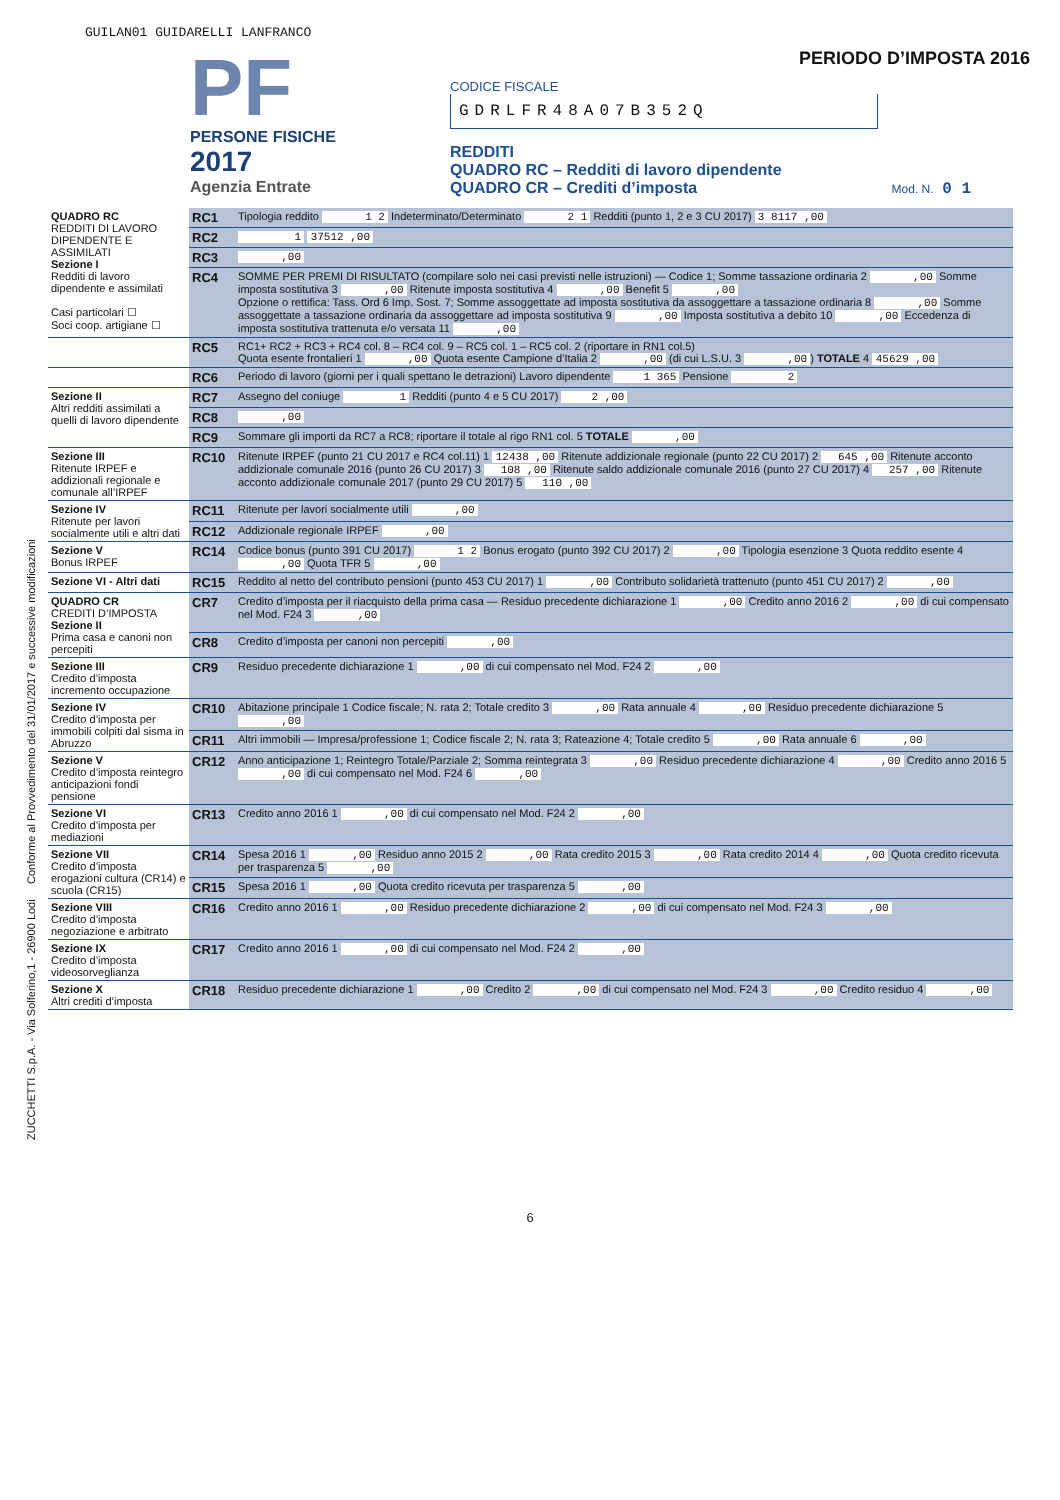GUILAN01 GUIDARELLI LANFRANCO
PF
PERSONE FISICHE
2017
Agenzia Entrate
PERIODO D’IMPOSTA 2016
CODICE FISCALE
GDRLFR48A07B352Q
REDDITI
QUADRO RC – Redditi di lavoro dipendente
QUADRO CR – Crediti d’imposta Mod. N. 0 1
ZUCCHETTI S.p.A. - Via Solferino,1 - 26900 Lodi Conforme al Provvedimento del 31/01/2017 e successive modificazioni
| QUADRO RC REDDITI DI LAVORO DIPENDENTE E ASSIMILATI Sezione I Redditi di lavoro dipendente e assimilati Casi particolari ☐ Soci coop. artigiane ☐ | RC1 | Tipologia reddito 1 2 Indeterminato/Determinato 2 1 Redditi (punto 1, 2 e 3 CU 2017) 3 8117 ,00 |
| | RC2 | 1 37512 ,00 |
| | RC3 | ,00 |
| | RC4 | SOMME PER PREMI DI RISULTATO (compilare solo nei casi previsti nelle istruzioni) — Codice 1; Somme tassazione ordinaria 2 ,00 Somme imposta sostitutiva 3 ,00 Ritenute imposta sostitutiva 4 ,00 Benefit 5 ,00 Opzione o rettifica: Tass. Ord 6 Imp. Sost. 7; Somme assoggettate ad imposta sostitutiva da assoggettare a tassazione ordinaria 8 ,00 Somme assoggettate a tassazione ordinaria da assoggettare ad imposta sostitutiva 9 ,00 Imposta sostitutiva a debito 10 ,00 Eccedenza di imposta sostitutiva trattenuta e/o versata 11 ,00 |
| | RC5 | RC1+ RC2 + RC3 + RC4 col. 8 – RC4 col. 9 – RC5 col. 1 – RC5 col. 2 (riportare in RN1 col.5) Quota esente frontalieri 1 ,00 Quota esente Campione d’Italia 2 ,00 (di cui L.S.U. 3 ,00 ) TOTALE 4 45629 ,00 |
| | RC6 | Periodo di lavoro (giorni per i quali spettano le detrazioni) Lavoro dipendente 1 365 Pensione 2 |
| Sezione II Altri redditi assimilati a quelli di lavoro dipendente | RC7 | Assegno del coniuge 1 Redditi (punto 4 e 5 CU 2017) 2 ,00 |
| | RC8 | ,00 |
| | RC9 | Sommare gli importi da RC7 a RC8; riportare il totale al rigo RN1 col. 5 TOTALE ,00 |
| Sezione III Ritenute IRPEF e addizionali regionale e comunale all’IRPEF | RC10 | Ritenute IRPEF (punto 21 CU 2017 e RC4 col.11) 1 12438 ,00 Ritenute addizionale regionale (punto 22 CU 2017) 2 645 ,00 Ritenute acconto addizionale comunale 2016 (punto 26 CU 2017) 3 108 ,00 Ritenute saldo addizionale comunale 2016 (punto 27 CU 2017) 4 257 ,00 Ritenute acconto addizionale comunale 2017 (punto 29 CU 2017) 5 110 ,00 |
| Sezione IV Ritenute per lavori socialmente utili e altri dati | RC11 | Ritenute per lavori socialmente utili ,00 |
| | RC12 | Addizionale regionale IRPEF ,00 |
| Sezione V Bonus IRPEF | RC14 | Codice bonus (punto 391 CU 2017) 1 2 Bonus erogato (punto 392 CU 2017) 2 ,00 Tipologia esenzione 3 Quota reddito esente 4 ,00 Quota TFR 5 ,00 |
| Sezione VI - Altri dati | RC15 | Reddito al netto del contributo pensioni (punto 453 CU 2017) 1 ,00 Contributo solidarietà trattenuto (punto 451 CU 2017) 2 ,00 |
| QUADRO CR CREDITI D’IMPOSTA Sezione II Prima casa e canoni non percepiti | CR7 | Credito d’imposta per il riacquisto della prima casa — Residuo precedente dichiarazione 1 ,00 Credito anno 2016 2 ,00 di cui compensato nel Mod. F24 3 ,00 |
| | CR8 | Credito d’imposta per canoni non percepiti ,00 |
| Sezione III Credito d’imposta incremento occupazione | CR9 | Residuo precedente dichiarazione 1 ,00 di cui compensato nel Mod. F24 2 ,00 |
| Sezione IV Credito d’imposta per immobili colpiti dal sisma in Abruzzo | CR10 | Abitazione principale 1 Codice fiscale; N. rata 2; Totale credito 3 ,00 Rata annuale 4 ,00 Residuo precedente dichiarazione 5 ,00 |
| | CR11 | Altri immobili — Impresa/professione 1; Codice fiscale 2; N. rata 3; Rateazione 4; Totale credito 5 ,00 Rata annuale 6 ,00 |
| Sezione V Credito d’imposta reintegro anticipazioni fondi pensione | CR12 | Anno anticipazione 1; Reintegro Totale/Parziale 2; Somma reintegrata 3 ,00 Residuo precedente dichiarazione 4 ,00 Credito anno 2016 5 ,00 di cui compensato nel Mod. F24 6 ,00 |
| Sezione VI Credito d’imposta per mediazioni | CR13 | Credito anno 2016 1 ,00 di cui compensato nel Mod. F24 2 ,00 |
| Sezione VII Credito d’imposta erogazioni cultura (CR14) e scuola (CR15) | CR14 | Spesa 2016 1 ,00 Residuo anno 2015 2 ,00 Rata credito 2015 3 ,00 Rata credito 2014 4 ,00 Quota credito ricevuta per trasparenza 5 ,00 |
| | CR15 | Spesa 2016 1 ,00 Quota credito ricevuta per trasparenza 5 ,00 |
| Sezione VIII Credito d’imposta negoziazione e arbitrato | CR16 | Credito anno 2016 1 ,00 Residuo precedente dichiarazione 2 ,00 di cui compensato nel Mod. F24 3 ,00 |
| Sezione IX Credito d’imposta videosorveglianza | CR17 | Credito anno 2016 1 ,00 di cui compensato nel Mod. F24 2 ,00 |
| Sezione X Altri crediti d’imposta | CR18 | Residuo precedente dichiarazione 1 ,00 Credito 2 ,00 di cui compensato nel Mod. F24 3 ,00 Credito residuo 4 ,00 |
6